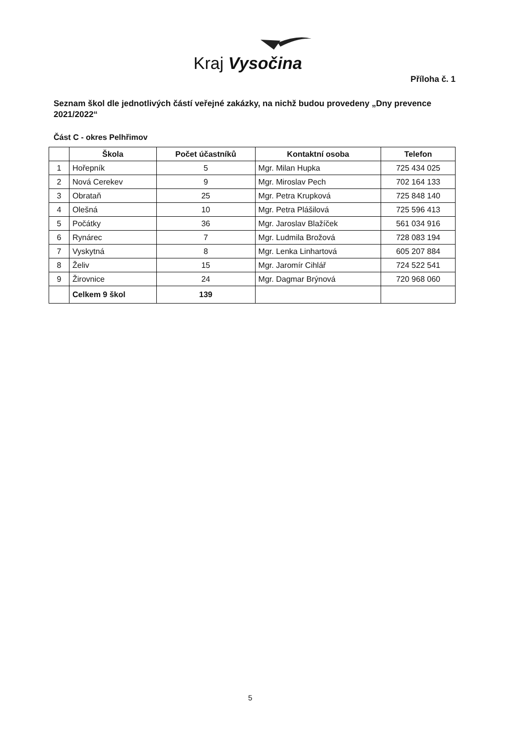Kraj Vysočina
Příloha č. 1
Seznam škol dle jednotlivých částí veřejné zakázky, na nichž budou provedeny „Dny prevence 2021/2022“
Část C - okres Pelhřimov
| | Škola | Počet účastníků | Kontaktní osoba | Telefon |
| --- | --- | --- | --- | --- |
| 1 | Hořepník | 5 | Mgr. Milan Hupka | 725 434 025 |
| 2 | Nová Cerekev | 9 | Mgr. Miroslav Pech | 702 164 133 |
| 3 | Obrataň | 25 | Mgr. Petra Krupková | 725 848 140 |
| 4 | Olešná | 10 | Mgr. Petra Plášilová | 725 596 413 |
| 5 | Počátky | 36 | Mgr. Jaroslav Blažíček | 561 034 916 |
| 6 | Rynárec | 7 | Mgr. Ludmila Brožová | 728 083 194 |
| 7 | Vyskytná | 8 | Mgr. Lenka Linhartová | 605 207 884 |
| 8 | Želiv | 15 | Mgr. Jaromír Cihlář | 724 522 541 |
| 9 | Žirovnice | 24 | Mgr. Dagmar Brýnová | 720 968 060 |
| | Celkem 9 škol | 139 | | |
5